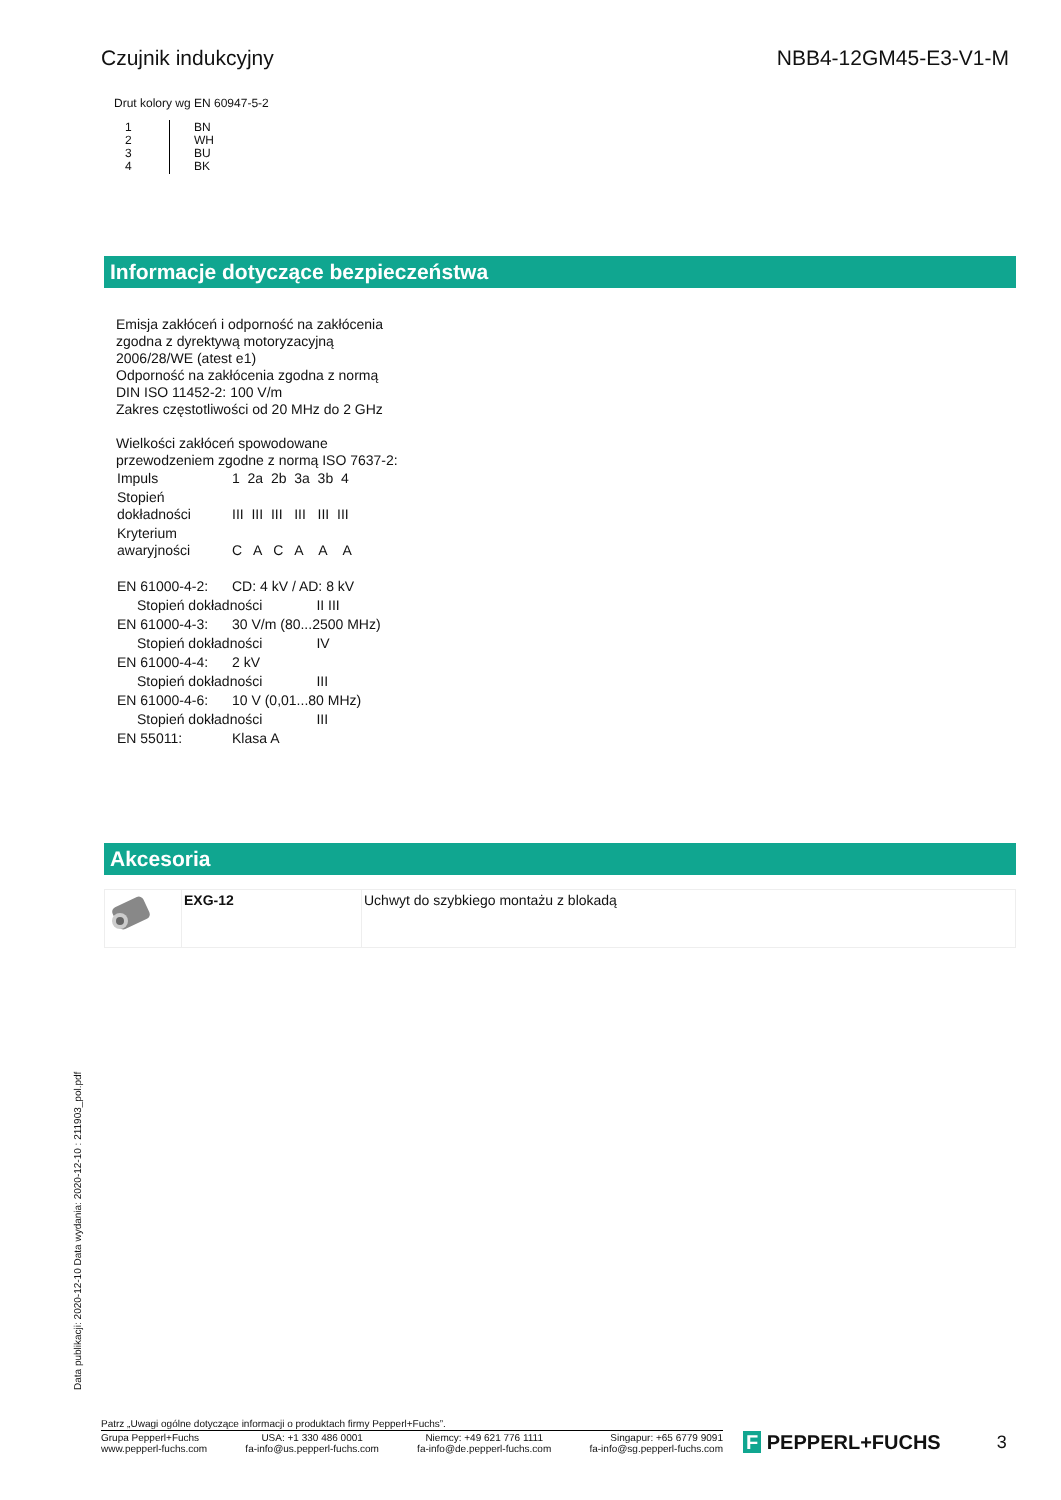Czujnik indukcyjny NBB4-12GM45-E3-V1-M
Drut kolory wg EN 60947-5-2
| 1 2 3 4 | BN WH BU BK |
Informacje dotyczące bezpieczeństwa
Emisja zakłóceń i odporność na zakłócenia
zgodna z dyrektywą motoryzacyjną
2006/28/WE (atest e1)
Odporność na zakłócenia zgodna z normą
DIN ISO 11452-2: 100 V/m
Zakres częstotliwości od 20 MHz do 2 GHz
Wielkości zakłóceń spowodowane
przewodzeniem zgodne z normą ISO 7637-2:
| Impuls | 1 2a 2b 3a 3b 4 |
| Stopień dokładności | III III III III III III |
| Kryterium awaryjności | C A C A A A |
| EN 61000-4-2: | CD: 4 kV / AD: 8 kV | |
| Stopień dokładności | | II III |
| EN 61000-4-3: | 30 V/m (80...2500 MHz) | |
| Stopień dokładności | | IV |
| EN 61000-4-4: | 2 kV | |
| Stopień dokładności | | III |
| EN 61000-4-6: | 10 V (0,01...80 MHz) | |
| Stopień dokładności | | III |
| EN 55011: | Klasa A | |
Akcesoria
| | EXG-12 | Uchwyt do szybkiego montażu z blokadą |
Data publikacji: 2020-12-10 Data wydania: 2020-12-10 : 211903_pol.pdf
Patrz „Uwagi ogólne dotyczące informacji o produktach firmy Pepperl+Fuchs”.
Grupa Pepperl+Fuchs
www.pepperl-fuchs.com USA: +1 330 486 0001
fa-info@us.pepperl-fuchs.com Niemcy: +49 621 776 1111
fa-info@de.pepperl-fuchs.com Singapur: +65 6779 9091
fa-info@sg.pepperl-fuchs.com
F PEPPERL+FUCHS 3